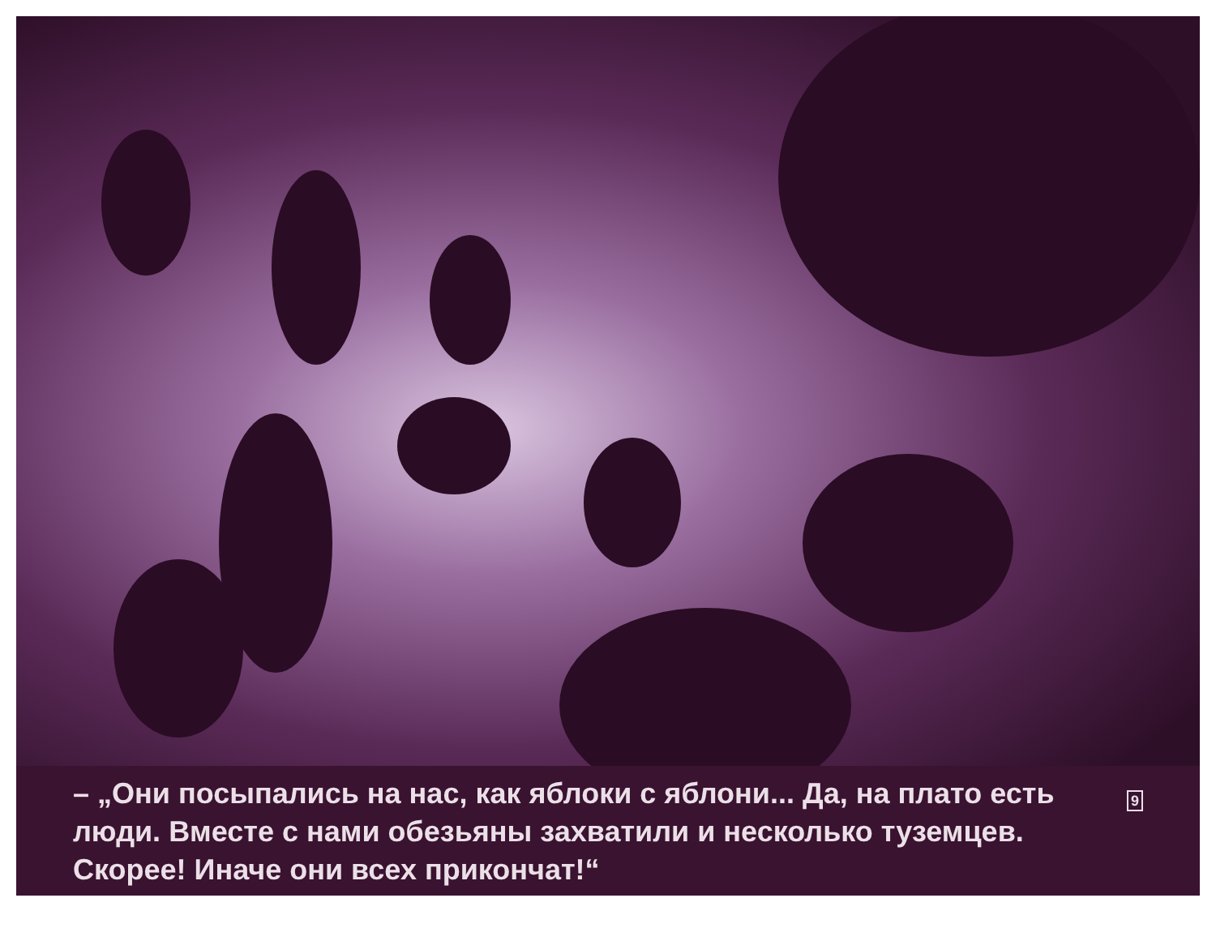9 – „Они посыпались на нас, как яблоки с яблони... Да, на плато есть люди. Вместе с нами обезьяны захватили и несколько туземцев. Скорее! Иначе они всех прикончат!“